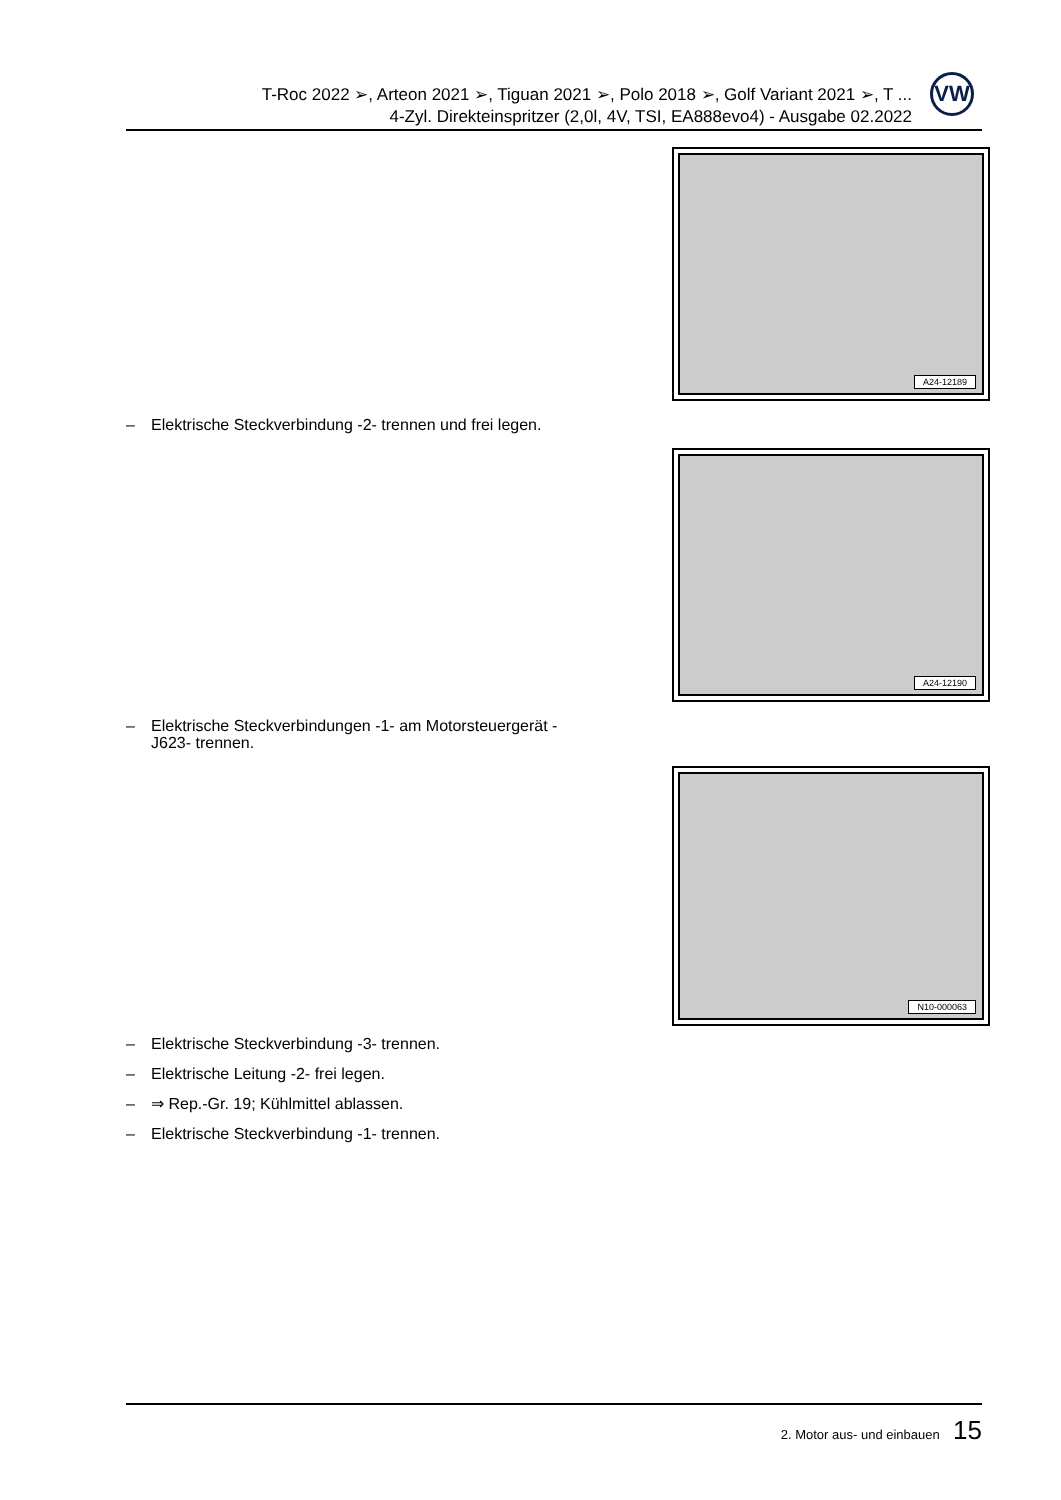T-Roc 2022 ➢, Arteon 2021 ➢, Tiguan 2021 ➢, Polo 2018 ➢, Golf Variant 2021 ➢, T ...
4-Zyl. Direkteinspritzer (2,0l, 4V, TSI, EA888evo4) - Ausgabe 02.2022
VW
A24-12189
– Elektrische Steckverbindung -2- trennen und frei legen.
A24-12190
– Elektrische Steckverbindungen -1- am Motorsteuergerät -
J623- trennen.
N10-000063
– Elektrische Steckverbindung -3- trennen.
– Elektrische Leitung -2- frei legen.
– ⇒ Rep.-Gr. 19; Kühlmittel ablassen.
– Elektrische Steckverbindung -1- trennen.
2. Motor aus- und einbauen 15